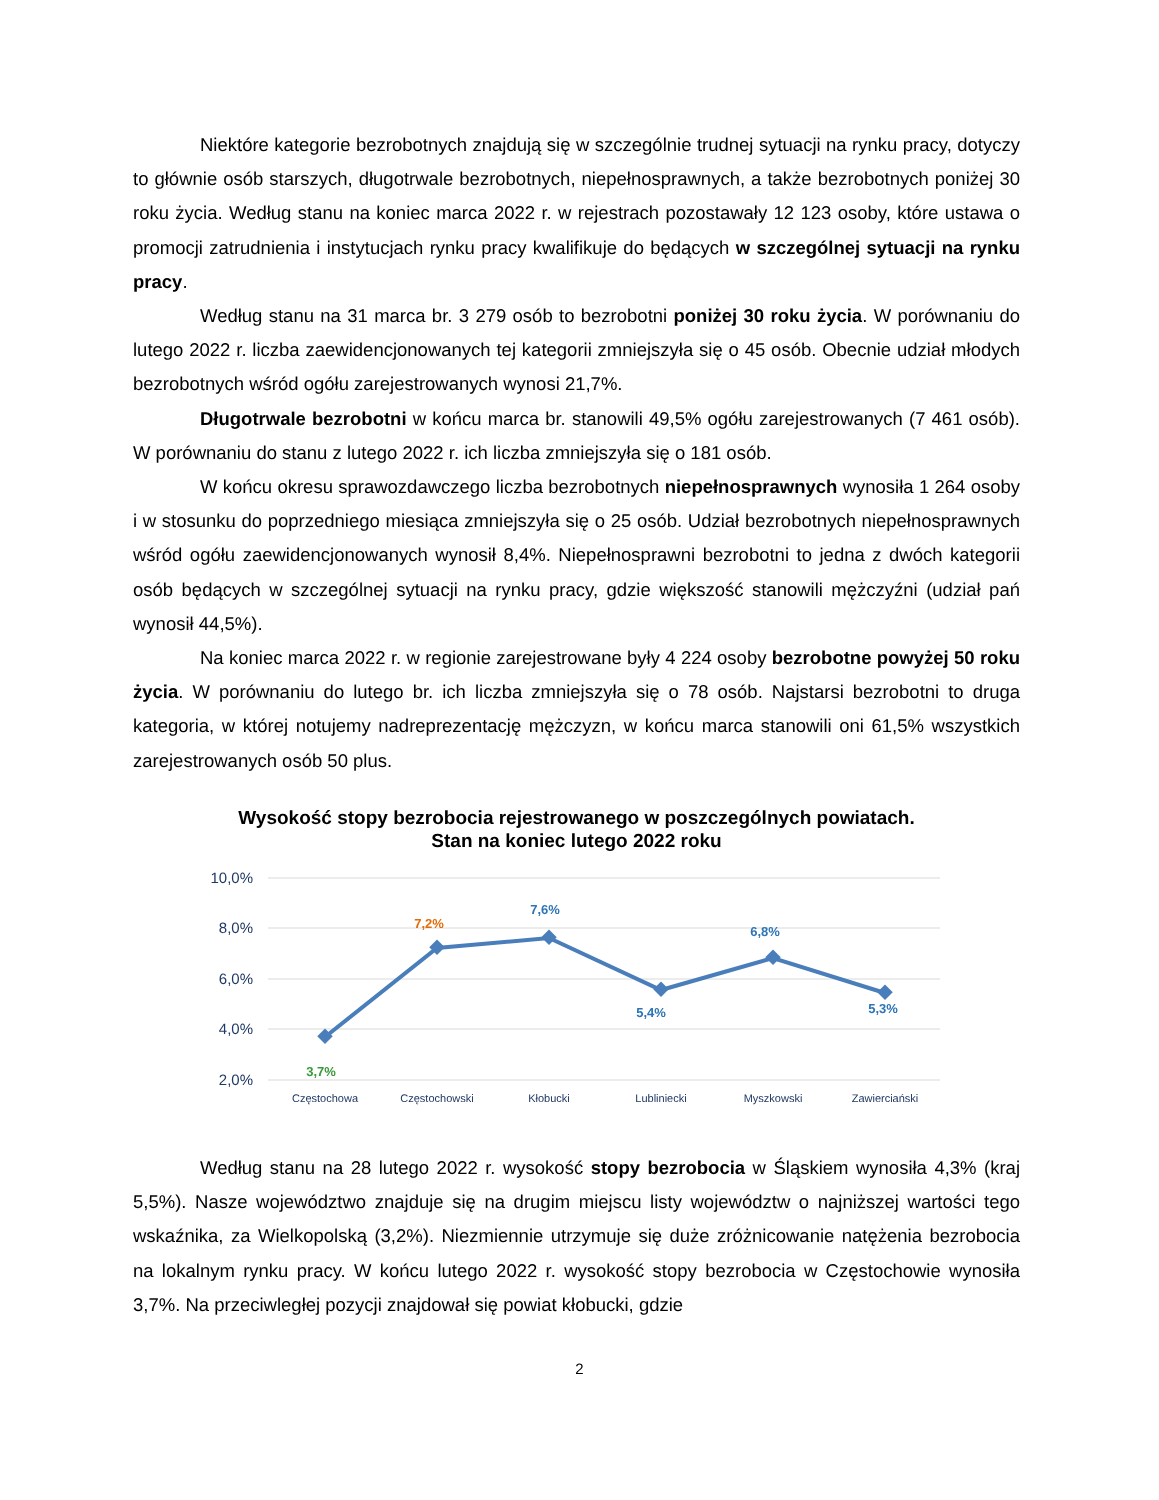Niektóre kategorie bezrobotnych znajdują się w szczególnie trudnej sytuacji na rynku pracy, dotyczy to głównie osób starszych, długotrwale bezrobotnych, niepełnosprawnych, a także bezrobotnych poniżej 30 roku życia. Według stanu na koniec marca 2022 r. w rejestrach pozostawały 12 123 osoby, które ustawa o promocji zatrudnienia i instytucjach rynku pracy kwalifikuje do będących w szczególnej sytuacji na rynku pracy.
Według stanu na 31 marca br. 3 279 osób to bezrobotni poniżej 30 roku życia. W porównaniu do lutego 2022 r. liczba zaewidencjonowanych tej kategorii zmniejszyła się o 45 osób. Obecnie udział młodych bezrobotnych wśród ogółu zarejestrowanych wynosi 21,7%.
Długotrwale bezrobotni w końcu marca br. stanowili 49,5% ogółu zarejestrowanych (7 461 osób). W porównaniu do stanu z lutego 2022 r. ich liczba zmniejszyła się o 181 osób.
W końcu okresu sprawozdawczego liczba bezrobotnych niepełnosprawnych wynosiła 1 264 osoby i w stosunku do poprzedniego miesiąca zmniejszyła się o 25 osób. Udział bezrobotnych niepełnosprawnych wśród ogółu zaewidencjonowanych wynosił 8,4%. Niepełnosprawni bezrobotni to jedna z dwóch kategorii osób będących w szczególnej sytuacji na rynku pracy, gdzie większość stanowili mężczyźni (udział pań wynosił 44,5%).
Na koniec marca 2022 r. w regionie zarejestrowane były 4 224 osoby bezrobotne powyżej 50 roku życia. W porównaniu do lutego br. ich liczba zmniejszyła się o 78 osób. Najstarsi bezrobotni to druga kategoria, w której notujemy nadreprezentację mężczyzn, w końcu marca stanowili oni 61,5% wszystkich zarejestrowanych osób 50 plus.
Wysokość stopy bezrobocia rejestrowanego w poszczególnych powiatach.
Stan na koniec lutego 2022 roku
10,0%
8,0%
6,0%
4,0%
2,0%
3,7%
7,2%
7,6%
5,4%
6,8%
5,3%
Częstochowa
Częstochowski
Kłobucki
Lubliniecki
Myszkowski
Zawierciański
Według stanu na 28 lutego 2022 r. wysokość stopy bezrobocia w Śląskiem wynosiła 4,3% (kraj 5,5%). Nasze województwo znajduje się na drugim miejscu listy województw o najniższej wartości tego wskaźnika, za Wielkopolską (3,2%). Niezmiennie utrzymuje się duże zróżnicowanie natężenia bezrobocia na lokalnym rynku pracy. W końcu lutego 2022 r. wysokość stopy bezrobocia w Częstochowie wynosiła 3,7%. Na przeciwległej pozycji znajdował się powiat kłobucki, gdzie
2